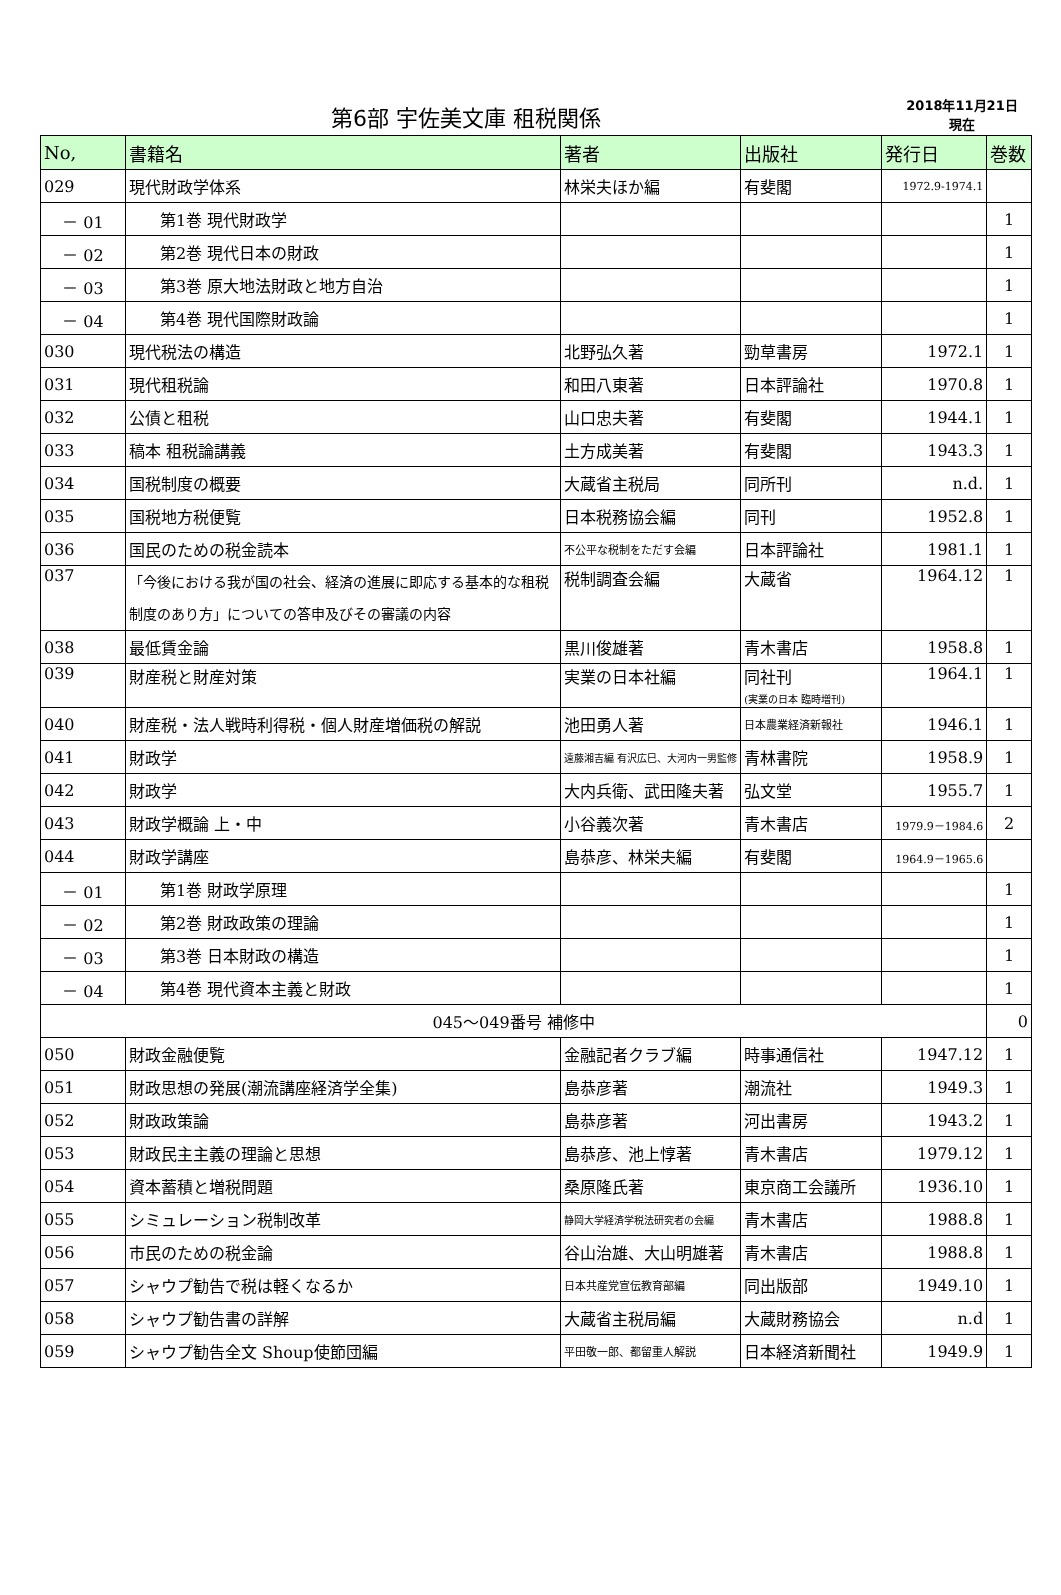第6部 宇佐美文庫 租税関係
2018年11月21日
現在
| No, | 書籍名 | 著者 | 出版社 | 発行日 | 巻数 |
| --- | --- | --- | --- | --- | --- |
| 029 | 現代財政学体系 | 林栄夫ほか編 | 有斐閣 | 1972.9-1974.1 | |
| － 01 | 第1巻 現代財政学 | | | | 1 |
| － 02 | 第2巻 現代日本の財政 | | | | 1 |
| － 03 | 第3巻 原大地法財政と地方自治 | | | | 1 |
| － 04 | 第4巻 現代国際財政論 | | | | 1 |
| 030 | 現代税法の構造 | 北野弘久著 | 勁草書房 | 1972.1 | 1 |
| 031 | 現代租税論 | 和田八東著 | 日本評論社 | 1970.8 | 1 |
| 032 | 公債と租税 | 山口忠夫著 | 有斐閣 | 1944.1 | 1 |
| 033 | 稿本 租税論講義 | 土方成美著 | 有斐閣 | 1943.3 | 1 |
| 034 | 国税制度の概要 | 大蔵省主税局 | 同所刊 | n.d. | 1 |
| 035 | 国税地方税便覧 | 日本税務協会編 | 同刊 | 1952.8 | 1 |
| 036 | 国民のための税金読本 | 不公平な税制をただす会編 | 日本評論社 | 1981.1 | 1 |
| 037 | 「今後における我が国の社会、経済の進展に即応する基本的な租税制度のあり方」についての答申及びその審議の内容 | 税制調査会編 | 大蔵省 | 1964.12 | 1 |
| 038 | 最低賃金論 | 黒川俊雄著 | 青木書店 | 1958.8 | 1 |
| 039 | 財産税と財産対策 | 実業の日本社編 | 同社刊 (実業の日本 臨時増刊) | 1964.1 | 1 |
| 040 | 財産税・法人戦時利得税・個人財産増価税の解説 | 池田勇人著 | 日本農業経済新報社 | 1946.1 | 1 |
| 041 | 財政学 | 遠藤湘吉編 有沢広巳、大河内一男監修 | 青林書院 | 1958.9 | 1 |
| 042 | 財政学 | 大内兵衛、武田隆夫著 | 弘文堂 | 1955.7 | 1 |
| 043 | 財政学概論 上・中 | 小谷義次著 | 青木書店 | 1979.9－1984.6 | 2 |
| 044 | 財政学講座 | 島恭彦、林栄夫編 | 有斐閣 | 1964.9－1965.6 | |
| － 01 | 第1巻 財政学原理 | | | | 1 |
| － 02 | 第2巻 財政政策の理論 | | | | 1 |
| － 03 | 第3巻 日本財政の構造 | | | | 1 |
| － 04 | 第4巻 現代資本主義と財政 | | | | 1 |
| 045～049番号 補修中 | | | | | 0 |
| 050 | 財政金融便覧 | 金融記者クラブ編 | 時事通信社 | 1947.12 | 1 |
| 051 | 財政思想の発展(潮流講座経済学全集) | 島恭彦著 | 潮流社 | 1949.3 | 1 |
| 052 | 財政政策論 | 島恭彦著 | 河出書房 | 1943.2 | 1 |
| 053 | 財政民主主義の理論と思想 | 島恭彦、池上惇著 | 青木書店 | 1979.12 | 1 |
| 054 | 資本蓄積と増税問題 | 桑原隆氏著 | 東京商工会議所 | 1936.10 | 1 |
| 055 | シミュレーション税制改革 | 静岡大学経済学税法研究者の会編 | 青木書店 | 1988.8 | 1 |
| 056 | 市民のための税金論 | 谷山治雄、大山明雄著 | 青木書店 | 1988.8 | 1 |
| 057 | シャウプ勧告で税は軽くなるか | 日本共産党宣伝教育部編 | 同出版部 | 1949.10 | 1 |
| 058 | シャウプ勧告書の詳解 | 大蔵省主税局編 | 大蔵財務協会 | n.d | 1 |
| 059 | シャウプ勧告全文 Shoup使節団編 | 平田敬一郎、都留重人解説 | 日本経済新聞社 | 1949.9 | 1 |